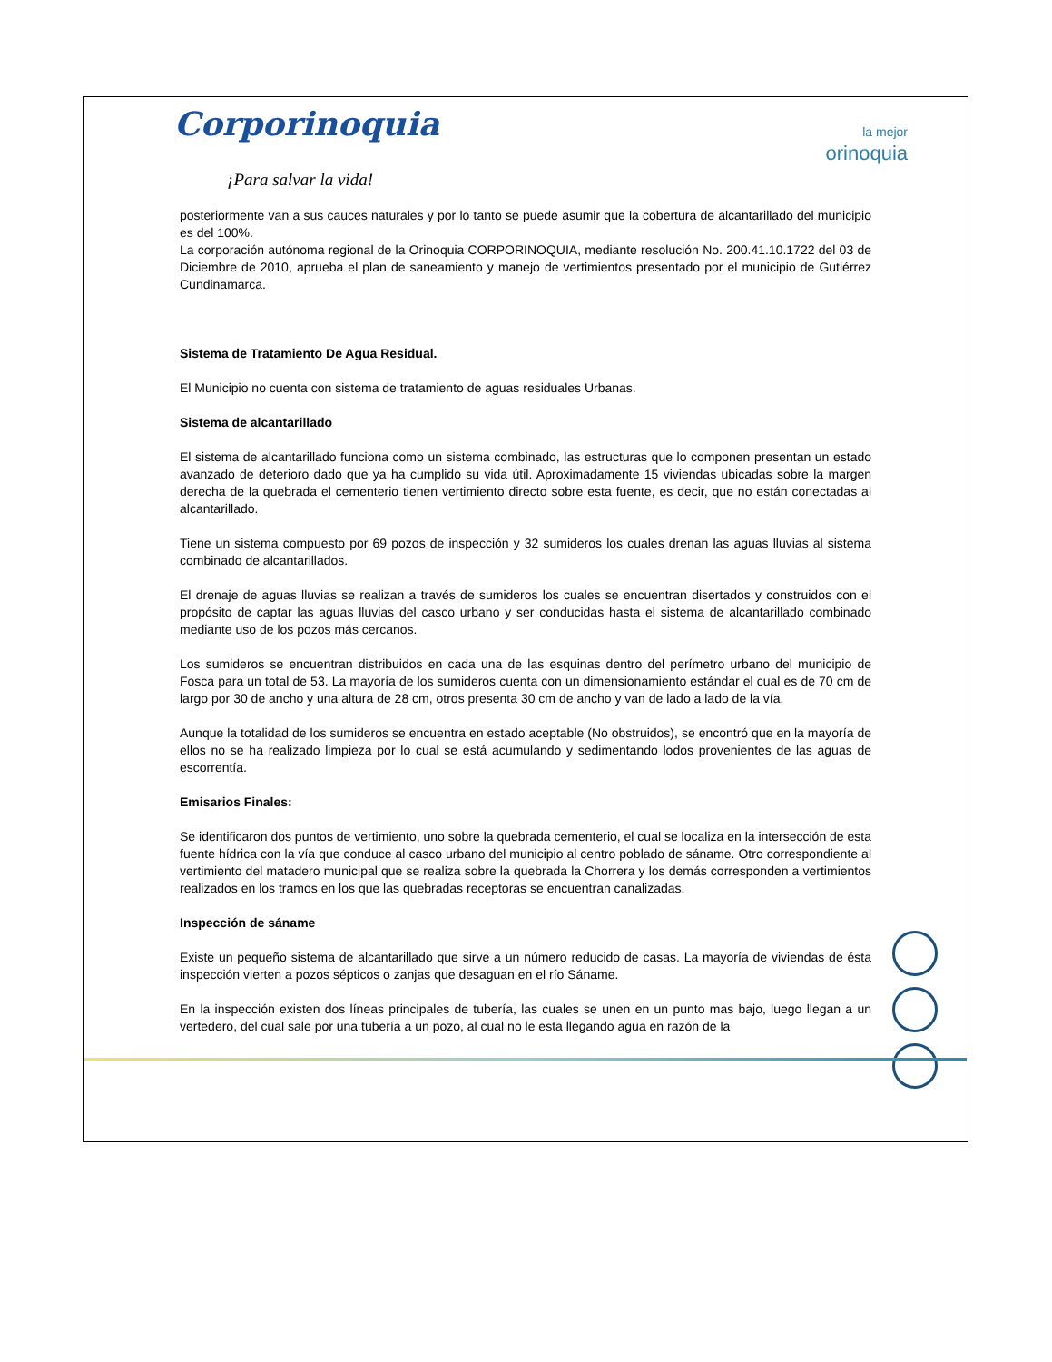Corporinoquia
¡Para salvar la vida!
la mejor
orinoquia
posteriormente van a sus cauces naturales y por lo tanto se puede asumir que la cobertura de alcantarillado del municipio es del 100%.
La corporación autónoma regional de la Orinoquia CORPORINOQUIA, mediante resolución No. 200.41.10.1722 del 03 de Diciembre de 2010, aprueba el plan de saneamiento y manejo de vertimientos presentado por el municipio de Gutiérrez Cundinamarca.
Sistema de Tratamiento De Agua Residual.
El Municipio no cuenta con sistema de tratamiento de aguas residuales Urbanas.
Sistema de alcantarillado
El sistema de alcantarillado funciona como un sistema combinado, las estructuras que lo componen presentan un estado avanzado de deterioro dado que ya ha cumplido su vida útil. Aproximadamente 15 viviendas ubicadas sobre la margen derecha de la quebrada el cementerio tienen vertimiento directo sobre esta fuente, es decir, que no están conectadas al alcantarillado.
Tiene un sistema compuesto por 69 pozos de inspección y 32 sumideros los cuales drenan las aguas lluvias al sistema combinado de alcantarillados.
El drenaje de aguas lluvias se realizan a través de sumideros los cuales se encuentran disertados y construidos con el propósito de captar las aguas lluvias del casco urbano y ser conducidas hasta el sistema de alcantarillado combinado mediante uso de los pozos más cercanos.
Los sumideros se encuentran distribuidos en cada una de las esquinas dentro del perímetro urbano del municipio de Fosca para un total de 53. La mayoría de los sumideros cuenta con un dimensionamiento estándar el cual es de 70 cm de largo por 30 de ancho y una altura de 28 cm, otros presenta 30 cm de ancho y van de lado a lado de la vía.
Aunque la totalidad de los sumideros se encuentra en estado aceptable (No obstruidos), se encontró que en la mayoría de ellos no se ha realizado limpieza por lo cual se está acumulando y sedimentando lodos provenientes de las aguas de escorrentía.
Emisarios Finales:
Se identificaron dos puntos de vertimiento, uno sobre la quebrada cementerio, el cual se localiza en la intersección de esta fuente hídrica con la vía que conduce al casco urbano del municipio al centro poblado de sáname. Otro correspondiente al vertimiento del matadero municipal que se realiza sobre la quebrada la Chorrera y los demás corresponden a vertimientos realizados en los tramos en los que las quebradas receptoras se encuentran canalizadas.
Inspección de sáname
Existe un pequeño sistema de alcantarillado que sirve a un número reducido de casas. La mayoría de viviendas de ésta inspección vierten a pozos sépticos o zanjas que desaguan en el río Sáname.
En la inspección existen dos líneas principales de tubería, las cuales se unen en un punto mas bajo, luego llegan a un vertedero, del cual sale por una tubería a un pozo, al cual no le esta llegando agua en razón de la